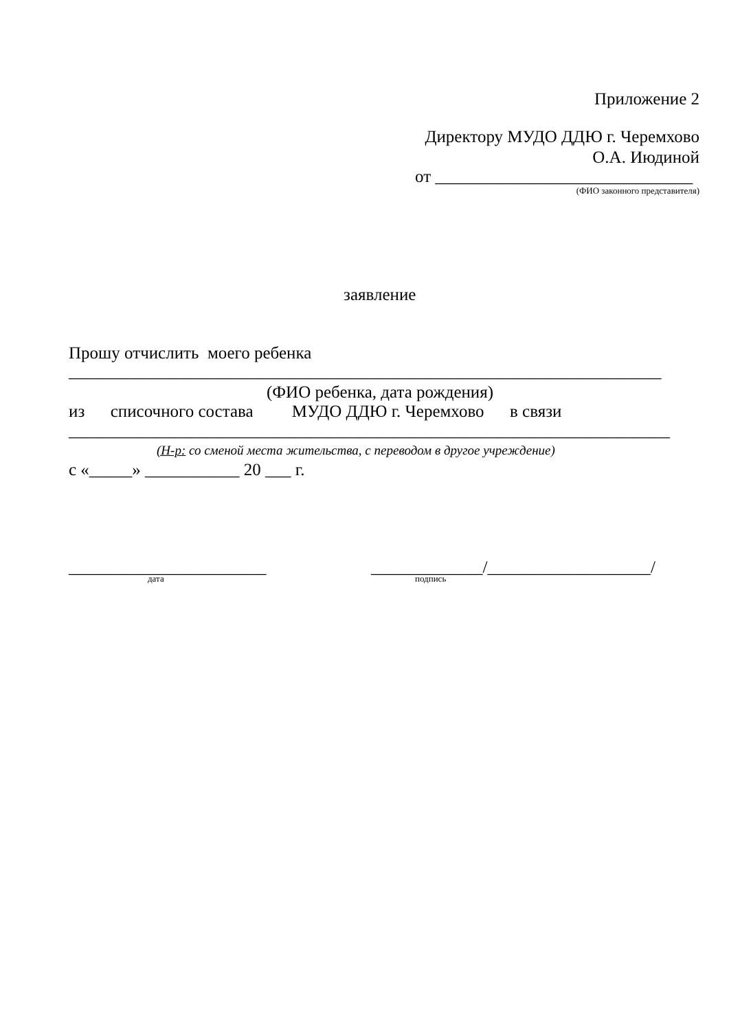Приложение 2
Директору МУДО ДДЮ г. Черемхово
О.А. Июдиной
от ______________________________
(ФИО законного представителя)
заявление
Прошу отчислить моего ребенка
_____________________________________________________________________
(ФИО ребенка, дата рождения)
из списочного состава МУДО ДДЮ г. Черемхово в связи
______________________________________________________________________
(Н-р: со сменой места жительства, с переводом в другое учреждение)
с «_____» ___________ 20 ___ г.
_______________________ _____________/___________________/
дата подпись